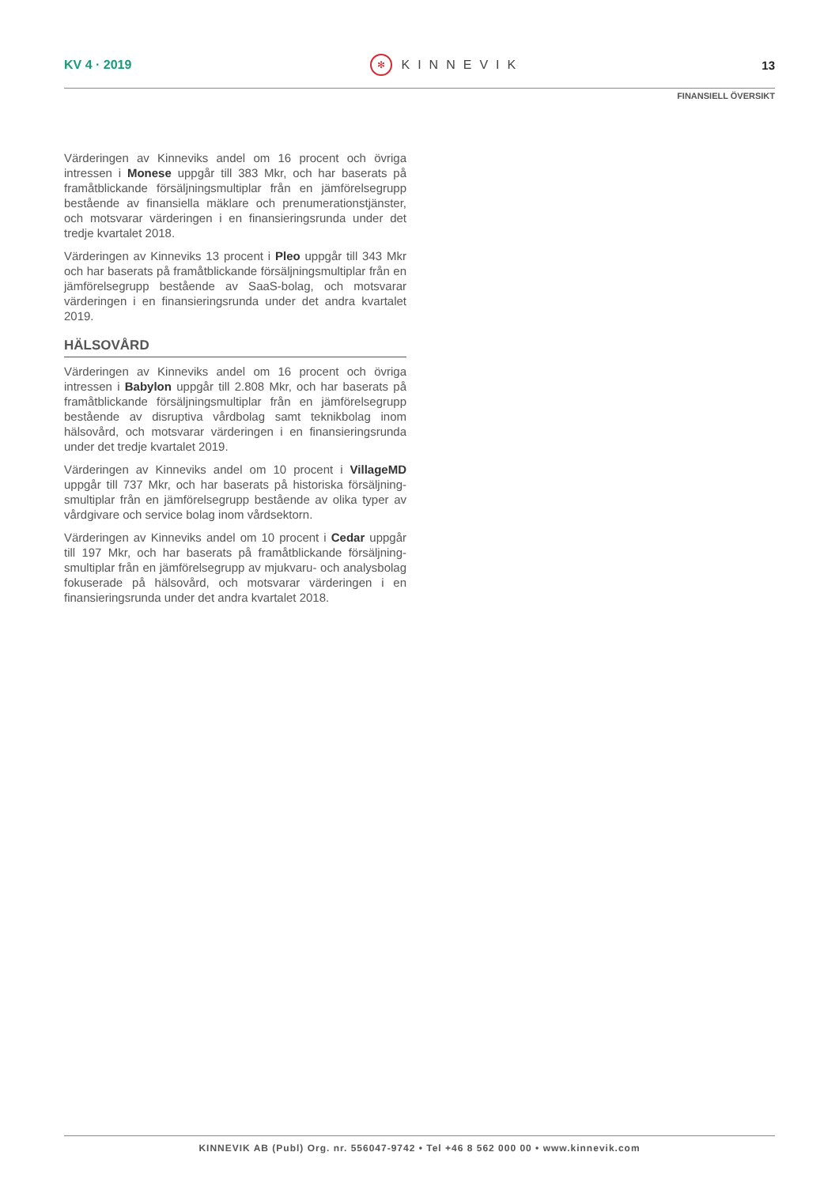KV 4 · 2019
✻ KINNEVIK 13
FINANSIELL ÖVERSIKT
Värderingen av Kinneviks andel om 16 procent och övriga intressen i Monese uppgår till 383 Mkr, och har baserats på framåtblickande försäljningsmultiplar från en jämförelsegrupp bestående av finansiella mäklare och prenumerationstjänster, och motsvarar värderingen i en finansieringsrunda under det tredje kvartalet 2018.
Värderingen av Kinneviks 13 procent i Pleo uppgår till 343 Mkr och har baserats på framåtblickande försäljningsmultiplar från en jämförelsegrupp bestående av SaaS-bolag, och motsvarar värderingen i en finansieringsrunda under det andra kvartalet 2019.
HÄLSOVÅRD
Värderingen av Kinneviks andel om 16 procent och övriga intressen i Babylon uppgår till 2.808 Mkr, och har baserats på framåtblickande försäljningsmultiplar från en jämförelsegrupp bestående av disruptiva vårdbolag samt teknikbolag inom hälsovård, och motsvarar värderingen i en finansieringsrunda under det tredje kvartalet 2019.
Värderingen av Kinneviks andel om 10 procent i VillageMD uppgår till 737 Mkr, och har baserats på historiska försäljning­smultiplar från en jämförelsegrupp bestående av olika typer av vårdgivare och service bolag inom vårdsektorn.
Värderingen av Kinneviks andel om 10 procent i Cedar uppgår till 197 Mkr, och har baserats på framåtblickande försäljning­smultiplar från en jämförelsegrupp av mjukvaru- och analys­bolag fokuserade på hälsovård, och motsvarar värderingen i en finansieringsrunda under det andra kvartalet 2018.
KINNEVIK AB (Publ) Org. nr. 556047-9742 • Tel +46 8 562 000 00 • www.kinnevik.com